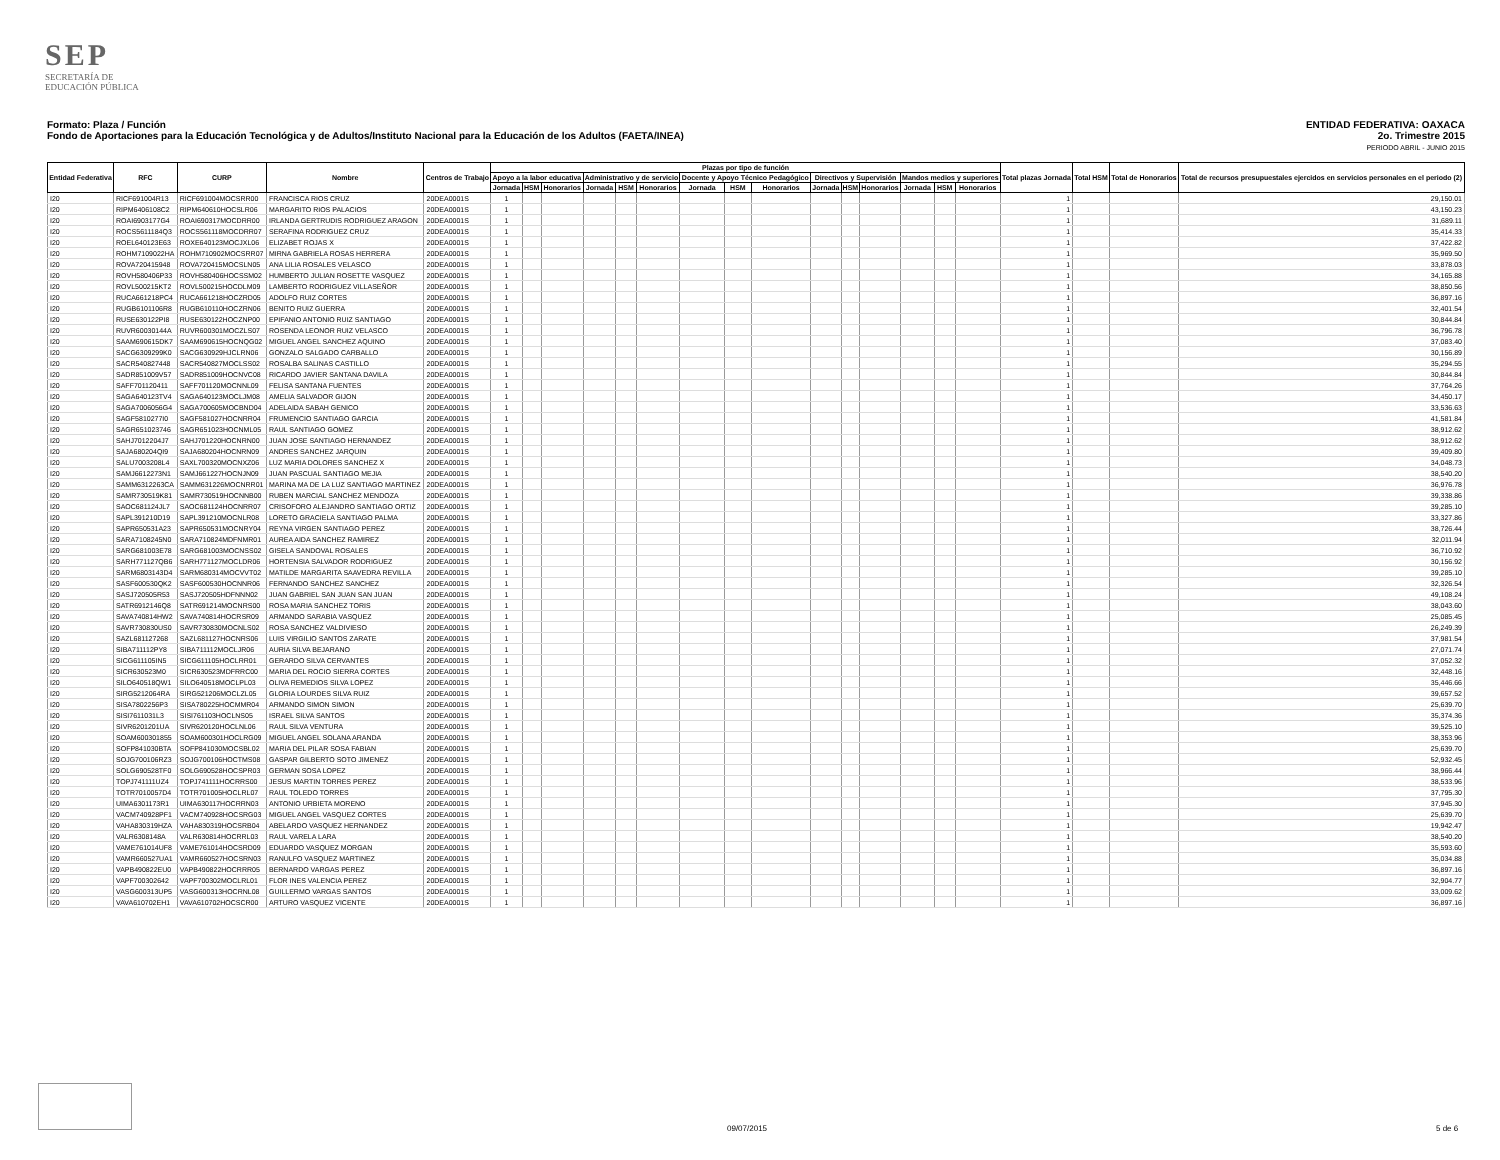SEP
SECRETARÍA DE
EDUCACIÓN PÚBLICA
ENTIDAD FEDERATIVA: OAXACA
2o. Trimestre 2015
PERIODO ABRIL - JUNIO 2015
Formato: Plaza / Función
Fondo de Aportaciones para la Educación Tecnológica y de Adultos/Instituto Nacional para la Educación de los Adultos (FAETA/INEA)
| Entidad Federativa | RFC | CURP | Nombre | Centros de Trabajo | Plazas por tipo de función | | | | | | | | | | | | | | | Total plazas Jornada | Total HSM | Total de Honorarios | Total de recursos presupuestales ejercidos en servicios personales en el periodo (2) |
| --- | --- | --- | --- | --- | --- | --- | --- | --- | --- | --- | --- | --- | --- | --- | --- | --- | --- | --- | --- | --- | --- | --- | --- |
| | | | | | Apoyo a la labor educativa | | | Administrativo y de servicio | | | Docente y Apoyo Técnico Pedagógico | | | Directivos y Supervisión | | | Mandos medios y superiores | | | | | | |
| | | | | | Jornada | HSM | Honorarios | Jornada | HSM | Honorarios | Jornada | HSM | Honorarios | Jornada | HSM | Honorarios | Jornada | HSM | Honorarios | | | | |
| I20 | RICF691004R13 | RICF691004MOCSRR00 | FRANCISCA RIOS CRUZ | 20DEA0001S | 1 | | | | | | | | | | | | | | | 1 | | | 29,150.01 |
| I20 | RIPM6406108C2 | RIPM640610HOCSLR06 | MARGARITO RIOS PALACIOS | 20DEA0001S | 1 | | | | | | | | | | | | | | | 1 | | | 43,150.23 |
| I20 | ROAI6903177G4 | ROAI690317MOCDRR00 | IRLANDA GERTRUDIS RODRIGUEZ ARAGON | 20DEA0001S | 1 | | | | | | | | | | | | | | | 1 | | | 31,689.11 |
| I20 | ROCS5611184Q3 | ROCS561118MOCDRR07 | SERAFINA RODRIGUEZ CRUZ | 20DEA0001S | 1 | | | | | | | | | | | | | | | 1 | | | 35,414.33 |
| I20 | ROEL640123E63 | ROXE640123MOCJXL06 | ELIZABET ROJAS X | 20DEA0001S | 1 | | | | | | | | | | | | | | | 1 | | | 37,422.82 |
| I20 | ROHM7109022HA | ROHM710902MOCSRR07 | MIRNA GABRIELA ROSAS HERRERA | 20DEA0001S | 1 | | | | | | | | | | | | | | | 1 | | | 35,969.50 |
| I20 | ROVA720415948 | ROVA720415MOCSLN05 | ANA LILIA ROSALES VELASCO | 20DEA0001S | 1 | | | | | | | | | | | | | | | 1 | | | 33,878.03 |
| I20 | ROVH580406P33 | ROVH580406HOCSSM02 | HUMBERTO JULIAN ROSETTE VASQUEZ | 20DEA0001S | 1 | | | | | | | | | | | | | | | 1 | | | 34,165.88 |
| I20 | ROVL500215KT2 | ROVL500215HOCDLM09 | LAMBERTO RODRIGUEZ VILLASEÑOR | 20DEA0001S | 1 | | | | | | | | | | | | | | | 1 | | | 38,850.56 |
| I20 | RUCA661218PC4 | RUCA661218HOCZRD05 | ADOLFO RUIZ CORTES | 20DEA0001S | 1 | | | | | | | | | | | | | | | 1 | | | 36,897.16 |
| I20 | RUGB6101106R8 | RUGB610110HOCZRN06 | BENITO RUIZ GUERRA | 20DEA0001S | 1 | | | | | | | | | | | | | | | 1 | | | 32,401.54 |
| I20 | RUSE630122PI8 | RUSE630122HOCZNP00 | EPIFANIO ANTONIO RUIZ SANTIAGO | 20DEA0001S | 1 | | | | | | | | | | | | | | | 1 | | | 30,844.84 |
| I20 | RUVR60030144A | RUVR600301MOCZLS07 | ROSENDA LEONOR RUIZ VELASCO | 20DEA0001S | 1 | | | | | | | | | | | | | | | 1 | | | 36,796.78 |
| I20 | SAAM690615DK7 | SAAM690615HOCNQG02 | MIGUEL ANGEL SANCHEZ AQUINO | 20DEA0001S | 1 | | | | | | | | | | | | | | | 1 | | | 37,083.40 |
| I20 | SACG6309299K0 | SACG630929HJCLRN06 | GONZALO SALGADO CARBALLO | 20DEA0001S | 1 | | | | | | | | | | | | | | | 1 | | | 30,156.89 |
| I20 | SACR540827448 | SACR540827MOCLSS02 | ROSALBA SALINAS CASTILLO | 20DEA0001S | 1 | | | | | | | | | | | | | | | 1 | | | 35,294.55 |
| I20 | SADR851009V57 | SADR851009HOCNVC08 | RICARDO JAVIER SANTANA DAVILA | 20DEA0001S | 1 | | | | | | | | | | | | | | | 1 | | | 30,844.84 |
| I20 | SAFF701120411 | SAFF701120MOCNNL09 | FELISA SANTANA FUENTES | 20DEA0001S | 1 | | | | | | | | | | | | | | | 1 | | | 37,764.26 |
| I20 | SAGA640123TV4 | SAGA640123MOCLJM08 | AMELIA SALVADOR GIJON | 20DEA0001S | 1 | | | | | | | | | | | | | | | 1 | | | 34,450.17 |
| I20 | SAGA7006056G4 | SAGA700605MOCBND04 | ADELAIDA SABAH GENICO | 20DEA0001S | 1 | | | | | | | | | | | | | | | 1 | | | 33,536.63 |
| I20 | SAGF5810277I0 | SAGF581027HOCNRR04 | FRUMENCIO SANTIAGO GARCIA | 20DEA0001S | 1 | | | | | | | | | | | | | | | 1 | | | 41,581.84 |
| I20 | SAGR651023746 | SAGR651023HOCNML05 | RAUL SANTIAGO GOMEZ | 20DEA0001S | 1 | | | | | | | | | | | | | | | 1 | | | 38,912.62 |
| I20 | SAHJ7012204J7 | SAHJ701220HOCNRN00 | JUAN JOSE SANTIAGO HERNANDEZ | 20DEA0001S | 1 | | | | | | | | | | | | | | | 1 | | | 38,912.62 |
| I20 | SAJA680204QI9 | SAJA680204HOCNRN09 | ANDRES SANCHEZ JARQUIN | 20DEA0001S | 1 | | | | | | | | | | | | | | | 1 | | | 39,409.80 |
| I20 | SALU7003208L4 | SAXL700320MOCNXZ06 | LUZ MARIA DOLORES SANCHEZ X | 20DEA0001S | 1 | | | | | | | | | | | | | | | 1 | | | 34,048.73 |
| I20 | SAMJ6612273N1 | SAMJ661227HOCNJN09 | JUAN PASCUAL SANTIAGO MEJIA | 20DEA0001S | 1 | | | | | | | | | | | | | | | 1 | | | 38,540.20 |
| I20 | SAMM6312263CA | SAMM631226MOCNRR01 | MARINA MA DE LA LUZ SANTIAGO MARTINEZ | 20DEA0001S | 1 | | | | | | | | | | | | | | | 1 | | | 36,976.78 |
| I20 | SAMR730519K81 | SAMR730519HOCNNB00 | RUBEN MARCIAL SANCHEZ MENDOZA | 20DEA0001S | 1 | | | | | | | | | | | | | | | 1 | | | 39,338.86 |
| I20 | SAOC681124JL7 | SAOC681124HOCNRR07 | CRISOFORO ALEJANDRO SANTIAGO ORTIZ | 20DEA0001S | 1 | | | | | | | | | | | | | | | 1 | | | 39,285.10 |
| I20 | SAPL391210D19 | SAPL391210MOCNLR08 | LORETO GRACIELA SANTIAGO PALMA | 20DEA0001S | 1 | | | | | | | | | | | | | | | 1 | | | 33,327.86 |
| I20 | SAPR650531A23 | SAPR650531MOCNRY04 | REYNA VIRGEN SANTIAGO PEREZ | 20DEA0001S | 1 | | | | | | | | | | | | | | | 1 | | | 38,726.44 |
| I20 | SARA7108245N0 | SARA710824MDFNMR01 | AUREA AIDA SANCHEZ RAMIREZ | 20DEA0001S | 1 | | | | | | | | | | | | | | | 1 | | | 32,011.94 |
| I20 | SARG681003E78 | SARG681003MOCNSS02 | GISELA SANDOVAL ROSALES | 20DEA0001S | 1 | | | | | | | | | | | | | | | 1 | | | 36,710.92 |
| I20 | SARH771127QB6 | SARH771127MOCLDR06 | HORTENSIA SALVADOR RODRIGUEZ | 20DEA0001S | 1 | | | | | | | | | | | | | | | 1 | | | 30,156.92 |
| I20 | SARM6803143D4 | SARM680314MOCVVT02 | MATILDE MARGARITA SAAVEDRA REVILLA | 20DEA0001S | 1 | | | | | | | | | | | | | | | 1 | | | 39,285.10 |
| I20 | SASF600530QK2 | SASF600530HOCNNR06 | FERNANDO SANCHEZ SANCHEZ | 20DEA0001S | 1 | | | | | | | | | | | | | | | 1 | | | 32,326.54 |
| I20 | SASJ720505R53 | SASJ720505HDFNNN02 | JUAN GABRIEL SAN JUAN SAN JUAN | 20DEA0001S | 1 | | | | | | | | | | | | | | | 1 | | | 49,108.24 |
| I20 | SATR6912146Q8 | SATR691214MOCNRS00 | ROSA MARIA SANCHEZ TORIS | 20DEA0001S | 1 | | | | | | | | | | | | | | | 1 | | | 38,043.60 |
| I20 | SAVA740814HW2 | SAVA740814HOCRSR09 | ARMANDO SARABIA VASQUEZ | 20DEA0001S | 1 | | | | | | | | | | | | | | | 1 | | | 25,085.45 |
| I20 | SAVR730830US0 | SAVR730830MOCNLS02 | ROSA SANCHEZ VALDIVIESO | 20DEA0001S | 1 | | | | | | | | | | | | | | | 1 | | | 26,249.39 |
| I20 | SAZL681127268 | SAZL681127HOCNRS06 | LUIS VIRGILIO SANTOS ZARATE | 20DEA0001S | 1 | | | | | | | | | | | | | | | 1 | | | 37,981.54 |
| I20 | SIBA711112PY8 | SIBA711112MOCLJR06 | AURIA SILVA BEJARANO | 20DEA0001S | 1 | | | | | | | | | | | | | | | 1 | | | 27,071.74 |
| I20 | SICG611105IN5 | SICG611105HOCLRR01 | GERARDO SILVA CERVANTES | 20DEA0001S | 1 | | | | | | | | | | | | | | | 1 | | | 37,052.32 |
| I20 | SICR630523M0 | SICR630523MDFRRC00 | MARIA DEL ROCIO SIERRA CORTES | 20DEA0001S | 1 | | | | | | | | | | | | | | | 1 | | | 32,448.16 |
| I20 | SILO640518QW1 | SILO640518MOCLPL03 | OLIVA REMEDIOS SILVA LOPEZ | 20DEA0001S | 1 | | | | | | | | | | | | | | | 1 | | | 35,446.66 |
| I20 | SIRG5212064RA | SIRG521206MOCLZL05 | GLORIA LOURDES SILVA RUIZ | 20DEA0001S | 1 | | | | | | | | | | | | | | | 1 | | | 39,657.52 |
| I20 | SISA7802256P3 | SISA780225HOCMMR04 | ARMANDO SIMON SIMON | 20DEA0001S | 1 | | | | | | | | | | | | | | | 1 | | | 25,639.70 |
| I20 | SISI7611031L3 | SISI761103HOCLNS05 | ISRAEL SILVA SANTOS | 20DEA0001S | 1 | | | | | | | | | | | | | | | 1 | | | 35,374.36 |
| I20 | SIVR6201201UA | SIVR620120HOCLNL06 | RAUL SILVA VENTURA | 20DEA0001S | 1 | | | | | | | | | | | | | | | 1 | | | 39,525.10 |
| I20 | SOAM600301855 | SOAM600301HOCLRG09 | MIGUEL ANGEL SOLANA ARANDA | 20DEA0001S | 1 | | | | | | | | | | | | | | | 1 | | | 38,353.96 |
| I20 | SOFP841030BTA | SOFP841030MOCSBL02 | MARIA DEL PILAR SOSA FABIAN | 20DEA0001S | 1 | | | | | | | | | | | | | | | 1 | | | 25,639.70 |
| I20 | SOJG700106RZ3 | SOJG700106HOCTMS08 | GASPAR GILBERTO SOTO JIMENEZ | 20DEA0001S | 1 | | | | | | | | | | | | | | | 1 | | | 52,932.45 |
| I20 | SOLG690528TF0 | SOLG690528HOCSPR03 | GERMAN SOSA LOPEZ | 20DEA0001S | 1 | | | | | | | | | | | | | | | 1 | | | 38,966.44 |
| I20 | TOPJ741111UZ4 | TOPJ741111HOCRRS00 | JESUS MARTIN TORRES PEREZ | 20DEA0001S | 1 | | | | | | | | | | | | | | | 1 | | | 38,533.96 |
| I20 | TOTR7010057D4 | TOTR701005HOCLRL07 | RAUL TOLEDO TORRES | 20DEA0001S | 1 | | | | | | | | | | | | | | | 1 | | | 37,795.30 |
| I20 | UIMA6301173R1 | UIMA630117HOCRRN03 | ANTONIO URBIETA MORENO | 20DEA0001S | 1 | | | | | | | | | | | | | | | 1 | | | 37,945.30 |
| I20 | VACM740928PF1 | VACM740928HOCSRG03 | MIGUEL ANGEL VASQUEZ CORTES | 20DEA0001S | 1 | | | | | | | | | | | | | | | 1 | | | 25,639.70 |
| I20 | VAHA830319HZA | VAHA830319HOCSRB04 | ABELARDO VASQUEZ HERNANDEZ | 20DEA0001S | 1 | | | | | | | | | | | | | | | 1 | | | 19,942.47 |
| I20 | VALR6308148A | VALR630814HOCRRL03 | RAUL VARELA LARA | 20DEA0001S | 1 | | | | | | | | | | | | | | | 1 | | | 38,540.20 |
| I20 | VAME761014UF8 | VAME761014HOCSRD09 | EDUARDO VASQUEZ MORGAN | 20DEA0001S | 1 | | | | | | | | | | | | | | | 1 | | | 35,593.60 |
| I20 | VAMR660527UA1 | VAMR660527HOCSRN03 | RANULFO VASQUEZ MARTINEZ | 20DEA0001S | 1 | | | | | | | | | | | | | | | 1 | | | 35,034.88 |
| I20 | VAPB490822EU0 | VAPB490822HOCRRR05 | BERNARDO VARGAS PEREZ | 20DEA0001S | 1 | | | | | | | | | | | | | | | 1 | | | 36,897.16 |
| I20 | VAPF700302642 | VAPF700302MOCLRL01 | FLOR INES VALENCIA PEREZ | 20DEA0001S | 1 | | | | | | | | | | | | | | | 1 | | | 32,904.77 |
| I20 | VASG600313UP5 | VASG600313HOCRNL08 | GUILLERMO VARGAS SANTOS | 20DEA0001S | 1 | | | | | | | | | | | | | | | 1 | | | 33,009.62 |
| I20 | VAVA610702EH1 | VAVA610702HOCSCR00 | ARTURO VASQUEZ VICENTE | 20DEA0001S | 1 | | | | | | | | | | | | | | | 1 | | | 36,897.16 |
09/07/2015 5 de 6